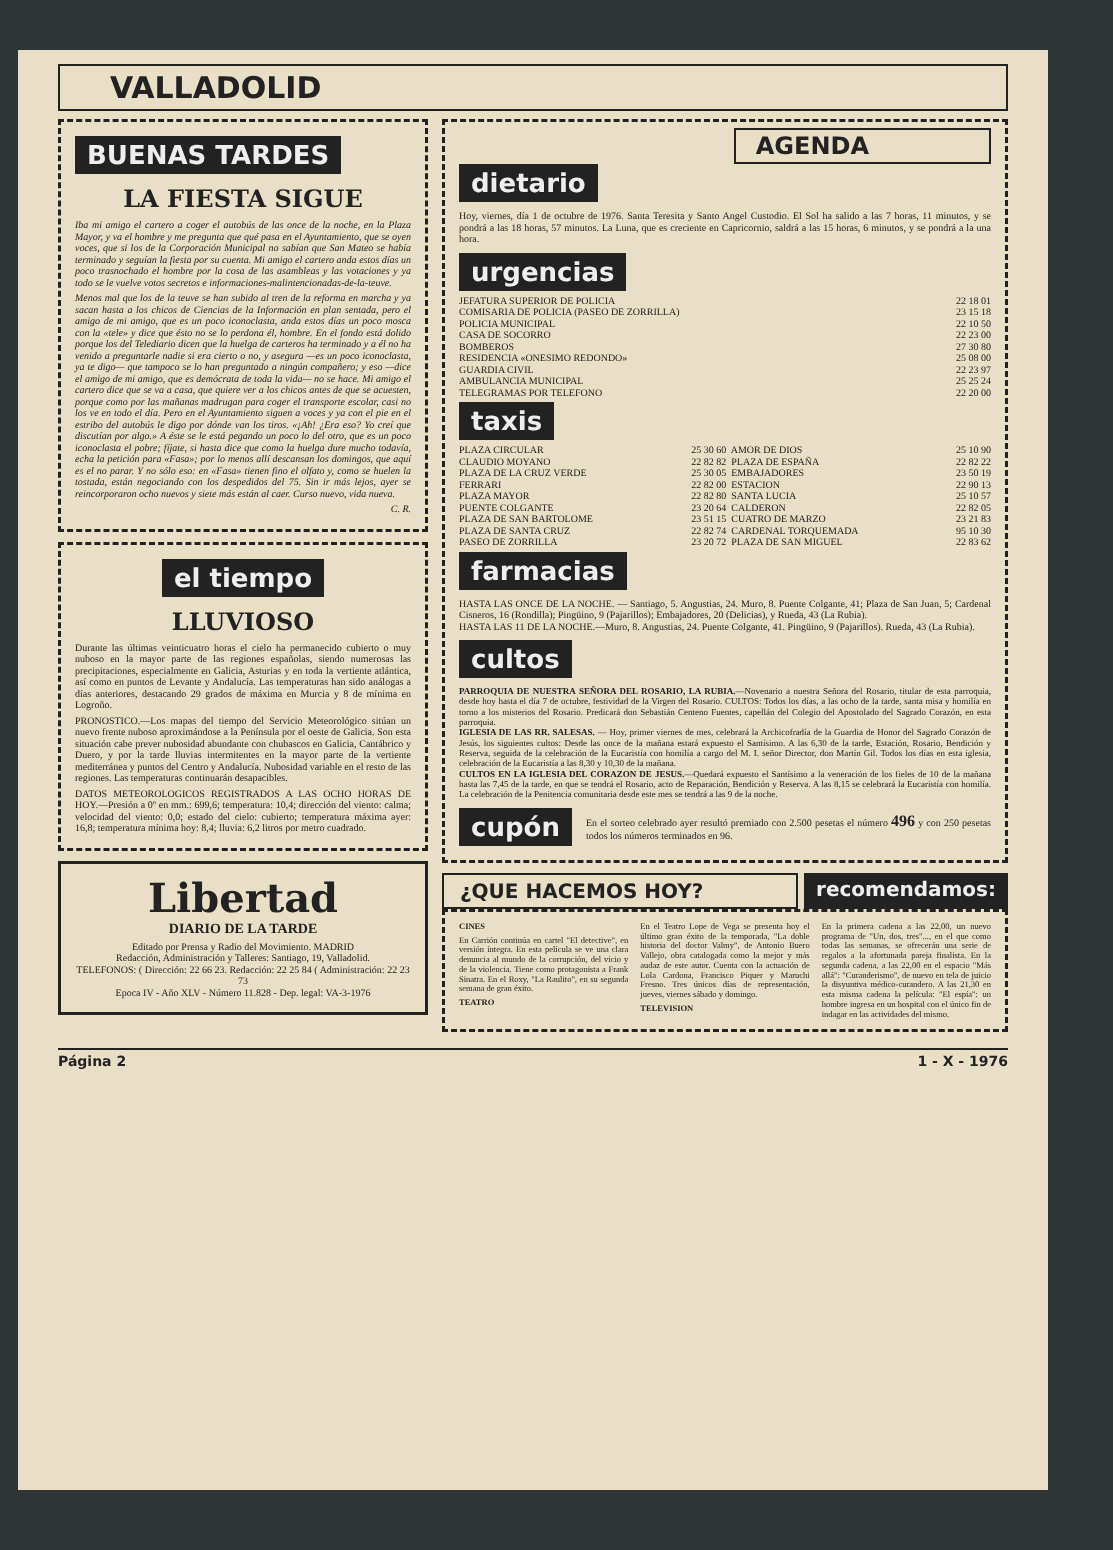VALLADOLID
BUENAS TARDES
LA FIESTA SIGUE
Iba mi amigo el cartero a coger el autobús de las once de la noche, en la Plaza Mayor, y va el hombre y me pregunta que qué pasa en el Ayuntamiento, que se oyen voces, que si los de la Corporación Municipal no sabían que San Mateo se había terminado y seguían la fiesta por su cuenta. Mi amigo el cartero anda estos días un poco trasnochado el hombre por la cosa de las asambleas y las votaciones y ya todo se le vuelve votos secretos e informaciones-malintencionadas-de-la-teuve.
Menos mal que los de la teuve se han subido al tren de la reforma en marcha y ya sacan hasta a los chicos de Ciencias de la Información en plan sentada, pero el amigo de mi amigo, que es un poco iconoclasta, anda estos días un poco mosca con la «tele» y dice que ésto no se lo perdona él, hombre. En el fondo está dolido porque los del Telediario dicen que la huelga de carteros ha terminado y a él no ha venido a preguntarle nadie si era cierto o no, y asegura —es un poco iconoclasta, ya te digo— que tampoco se lo han preguntado a ningún compañero; y eso —dice el amigo de mi amigo, que es demócrata de toda la vida— no se hace. Mi amigo el cartero dice que se va a casa, que quiere ver a los chicos antes de que se acuesten, porque como por las mañanas madrugan para coger el transporte escolar, casi no los ve en todo el día. Pero en el Ayuntamiento siguen a voces y ya con el pie en el estribo del autobús le digo por dónde van los tiros. «¡Ah! ¿Era eso? Yo creí que discutían por algo.» A éste se le está pegando un poco lo del otro, que es un poco iconoclasta el pobre; fíjate, si hasta dice que como la huelga dure mucho todavía, echa la petición para «Fasa»; por lo menos allí descansan los domingos, que aquí es el no parar. Y no sólo eso: en «Fasa» tienen fino el olfato y, como se huelen la tostada, están negociando con los despedidos del 75. Sin ir más lejos, ayer se reincorporaron ocho nuevos y siete más están al caer. Curso nuevo, vida nueva.
C. R.
el tiempo
LLUVIOSO
Durante las últimas veinticuatro horas el cielo ha permanecido cubierto o muy nuboso en la mayor parte de las regiones españolas, siendo numerosas las precipitaciones, especialmente en Galicia, Asturias y en toda la vertiente atlántica, así como en puntos de Levante y Andalucía. Las temperaturas han sido análogas a días anteriores, destacando 29 grados de máxima en Murcia y 8 de mínima en Logroño.
PRONOSTICO.—Los mapas del tiempo del Servicio Meteorológico sitúan un nuevo frente nuboso aproximándose a la Península por el oeste de Galicia. Son esta situación cabe prever nubosidad abundante con chubascos en Galicia, Cantábrico y Duero, y por la tarde lluvias intermitentes en la mayor parte de la vertiente mediterránea y puntos del Centro y Andalucía. Nubosidad variable en el resto de las regiones. Las temperaturas continuarán desapacibles.
DATOS METEOROLOGICOS REGISTRADOS A LAS OCHO HORAS DE HOY.—Presión a 0º en mm.: 699,6; temperatura: 10,4; dirección del viento: calma; velocidad del viento: 0,0; estado del cielo: cubierto; temperatura máxima ayer: 16,8; temperatura mínima hoy: 8,4; lluvia: 6,2 litros por metro cuadrado.
Libertad
DIARIO DE LA TARDE
Editado por Prensa y Radio del Movimiento. MADRID
Redacción, Administración y Talleres: Santiago, 19, Valladolid.
TELEFONOS: ( Dirección: 22 66 23. Redacción: 22 25 84 ( Administración: 22 23 73
Epoca IV - Año XLV - Número 11.828 - Dep. legal: VA-3-1976
AGENDA
dietario
Hoy, viernes, día 1 de octubre de 1976. Santa Teresita y Santo Angel Custodio. El Sol ha salido a las 7 horas, 11 minutos, y se pondrá a las 18 horas, 57 minutos. La Luna, que es creciente en Capricornio, saldrá a las 15 horas, 6 minutos, y se pondrá a la una hora.
urgencias
| JEFATURA SUPERIOR DE POLICIA | 22 18 01 |
| COMISARIA DE POLICIA (PASEO DE ZORRILLA) | 23 15 18 |
| POLICIA MUNICIPAL | 22 10 50 |
| CASA DE SOCORRO | 22 23 00 |
| BOMBEROS | 27 30 80 |
| RESIDENCIA «ONESIMO REDONDO» | 25 08 00 |
| GUARDIA CIVIL | 22 23 97 |
| AMBULANCIA MUNICIPAL | 25 25 24 |
| TELEGRAMAS POR TELEFONO | 22 20 00 |
taxis
| PLAZA CIRCULAR | 25 30 60 | AMOR DE DIOS | 25 10 90 |
| CLAUDIO MOYANO | 22 82 82 | PLAZA DE ESPAÑA | 22 82 22 |
| PLAZA DE LA CRUZ VERDE | 25 30 05 | EMBAJADORES | 23 50 19 |
| FERRARI | 22 82 00 | ESTACION | 22 90 13 |
| PLAZA MAYOR | 22 82 80 | SANTA LUCIA | 25 10 57 |
| PUENTE COLGANTE | 23 20 64 | CALDERON | 22 82 05 |
| PLAZA DE SAN BARTOLOME | 23 51 15 | CUATRO DE MARZO | 23 21 83 |
| PLAZA DE SANTA CRUZ | 22 82 74 | CARDENAL TORQUEMADA | 95 10 30 |
| PASEO DE ZORRILLA | 23 20 72 | PLAZA DE SAN MIGUEL | 22 83 62 |
farmacias
HASTA LAS ONCE DE LA NOCHE. — Santiago, 5. Angustias, 24. Muro, 8. Puente Colgante, 41; Plaza de San Juan, 5; Cardenal Cisneros, 16 (Rondilla); Pingüino, 9 (Pajarillos); Embajadores, 20 (Delicias), y Rueda, 43 (La Rubia).
HASTA LAS 11 DE LA NOCHE.—Muro, 8. Angustias, 24. Puente Colgante, 41. Pingüino, 9 (Pajarillos). Rueda, 43 (La Rubia).
cultos
PARROQUIA DE NUESTRA SEÑORA DEL ROSARIO, LA RUBIA.—Novenario a nuestra Señora del Rosario, titular de esta parroquia, desde hoy hasta el día 7 de octubre, festividad de la Virgen del Rosario. CULTOS: Todos los días, a las ocho de la tarde, santa misa y homilía en torno a los misterios del Rosario. Predicará don Sebastián Centeno Fuentes, capellán del Colegio del Apostolado del Sagrado Corazón, en esta parroquia.
IGLESIA DE LAS RR. SALESAS. — Hoy, primer viernes de mes, celebrará la Archicofradía de la Guardia de Honor del Sagrado Corazón de Jesús, los siguientes cultos: Desde las once de la mañana estará expuesto el Santísimo. A las 6,30 de la tarde, Estación, Rosario, Bendición y Reserva, seguida de la celebración de la Eucaristía con homilía a cargo del M. I. señor Director, don Martín Gil. Todos los días en esta iglesia, celebración de la Eucaristía a las 8,30 y 10,30 de la mañana.
CULTOS EN LA IGLESIA DEL CORAZON DE JESUS.—Quedará expuesto el Santísimo a la veneración de los fieles de 10 de la mañana hasta las 7,45 de la tarde, en que se tendrá el Rosario, acto de Reparación, Bendición y Reserva. A las 8,15 se celebrará la Eucaristía con homilía. La celebración de la Penitencia comunitaria desde este mes se tendrá a las 9 de la noche.
cupón
En el sorteo celebrado ayer resultó premiado con 2.500 pesetas el número 496 y con 250 pesetas todos los números terminados en 96.
¿QUE HACEMOS HOY? recomendamos:
CINES
En Carrión continúa en cartel "El detective", en versión íntegra. En esta película se ve una clara denuncia al mundo de la corrupción, del vicio y de la violencia. Tiene como protagonista a Frank Sinatra. En el Roxy, "La Raulito", en su segunda semana de gran éxito.
TEATRO
En el Teatro Lope de Vega se presenta hoy el último gran éxito de la temporada, "La doble historia del doctor Valmy", de Antonio Buero Vallejo, obra catalogada como la mejor y más audaz de este autor. Cuenta con la actuación de Lola Cardona, Francisco Piquer y Maruchi Fresno. Tres únicos días de representación, jueves, viernes sábado y domingo.
TELEVISION
En la primera cadena a las 22,00, un nuevo programa de "Un, dos, tres"..., en el que como todas las semanas, se ofrecerán una serie de regalos a la afortunada pareja finalista. En la segunda cadena, a las 22,00 en el espacio "Más allá": "Curanderismo", de nuevo en tela de juicio la disyuntiva médico-curandero. A las 21,30 en esta misma cadena la película: "El espía": un hombre ingresa en un hospital con el único fin de indagar en las actividades del mismo.
Página 2 1 - X - 1976